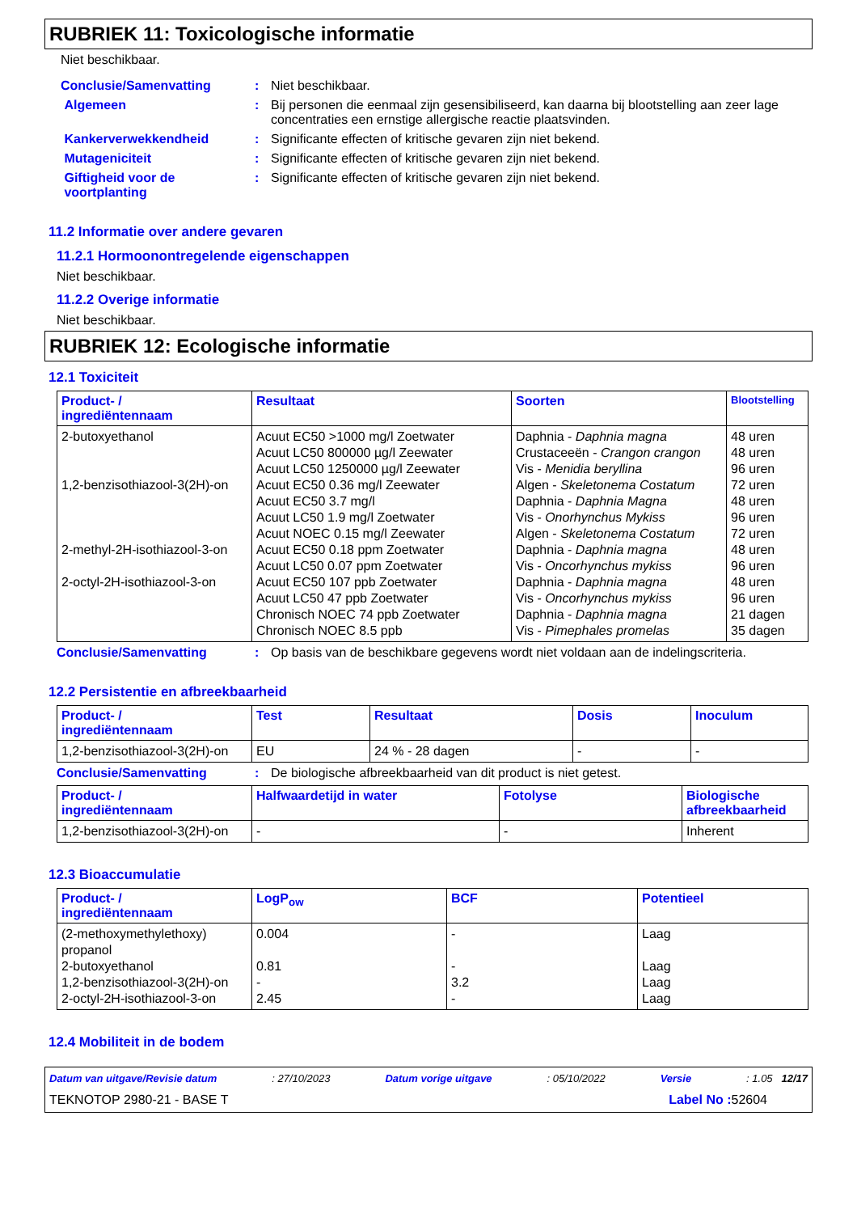RUBRIEK 11: Toxicologische informatie
Niet beschikbaar.
Conclusie/Samenvatting : Niet beschikbaar.
Algemeen : Bij personen die eenmaal zijn gesensibiliseerd, kan daarna bij blootstelling aan zeer lage concentraties een ernstige allergische reactie plaatsvinden.
Kankerverwekkendheid : Significante effecten of kritische gevaren zijn niet bekend.
Mutageniciteit : Significante effecten of kritische gevaren zijn niet bekend.
Giftigheid voor de
voortplanting
: Significante effecten of kritische gevaren zijn niet bekend.
11.2 Informatie over andere gevaren
11.2.1 Hormoonontregelende eigenschappen
Niet beschikbaar.
11.2.2 Overige informatie
Niet beschikbaar.
RUBRIEK 12: Ecologische informatie
12.1 Toxiciteit
| Product- / ingrediëntennaam | Resultaat | Soorten | Blootstelling |
| --- | --- | --- | --- |
| 2-butoxyethanol 1,2-benzisothiazool-3(2H)-on 2-methyl-2H-isothiazool-3-on 2-octyl-2H-isothiazool-3-on | Acuut EC50 >1000 mg/l Zoetwater Acuut LC50 800000 µg/l Zeewater Acuut LC50 1250000 µg/l Zeewater Acuut EC50 0.36 mg/l Zeewater Acuut EC50 3.7 mg/l Acuut LC50 1.9 mg/l Zoetwater Acuut NOEC 0.15 mg/l Zeewater Acuut EC50 0.18 ppm Zoetwater Acuut LC50 0.07 ppm Zoetwater Acuut EC50 107 ppb Zoetwater Acuut LC50 47 ppb Zoetwater Chronisch NOEC 74 ppb Zoetwater Chronisch NOEC 8.5 ppb | Daphnia - Daphnia magna Crustaceeën - Crangon crangon Vis - Menidia beryllina Algen - Skeletonema Costatum Daphnia - Daphnia Magna Vis - Onorhynchus Mykiss Algen - Skeletonema Costatum Daphnia - Daphnia magna Vis - Oncorhynchus mykiss Daphnia - Daphnia magna Vis - Oncorhynchus mykiss Daphnia - Daphnia magna Vis - Pimephales promelas | 48 uren 48 uren 96 uren 72 uren 48 uren 96 uren 72 uren 48 uren 96 uren 48 uren 96 uren 21 dagen 35 dagen |
Conclusie/Samenvatting : Op basis van de beschikbare gegevens wordt niet voldaan aan de indelingscriteria.
12.2 Persistentie en afbreekbaarheid
| Product- / ingrediëntennaam | Test | Resultaat | Dosis | Inoculum |
| --- | --- | --- | --- | --- |
| 1,2-benzisothiazool-3(2H)-on | EU | 24 % - 28 dagen | - | - |
Conclusie/Samenvatting : De biologische afbreekbaarheid van dit product is niet getest.
| Product- / ingrediëntennaam | Halfwaardetijd in water | Fotolyse | Biologische afbreekbaarheid |
| --- | --- | --- | --- |
| 1,2-benzisothiazool-3(2H)-on | - | - | Inherent |
12.3 Bioaccumulatie
| Product- / ingrediëntennaam | LogP<sub>ow</sub> | BCF | Potentieel |
| --- | --- | --- | --- |
| (2-methoxymethylethoxy) propanol 2-butoxyethanol 1,2-benzisothiazool-3(2H)-on 2-octyl-2H-isothiazool-3-on | 0.004 0.81 - 2.45 | - - 3.2 - | Laag Laag Laag Laag |
12.4 Mobiliteit in de bodem
Datum van uitgave/Revisie datum: 27/10/2023 Datum vorige uitgave: 05/10/2022 Versie: 1.05 12/17
TEKNOTOP 2980-21 - BASE T Label No : 52604